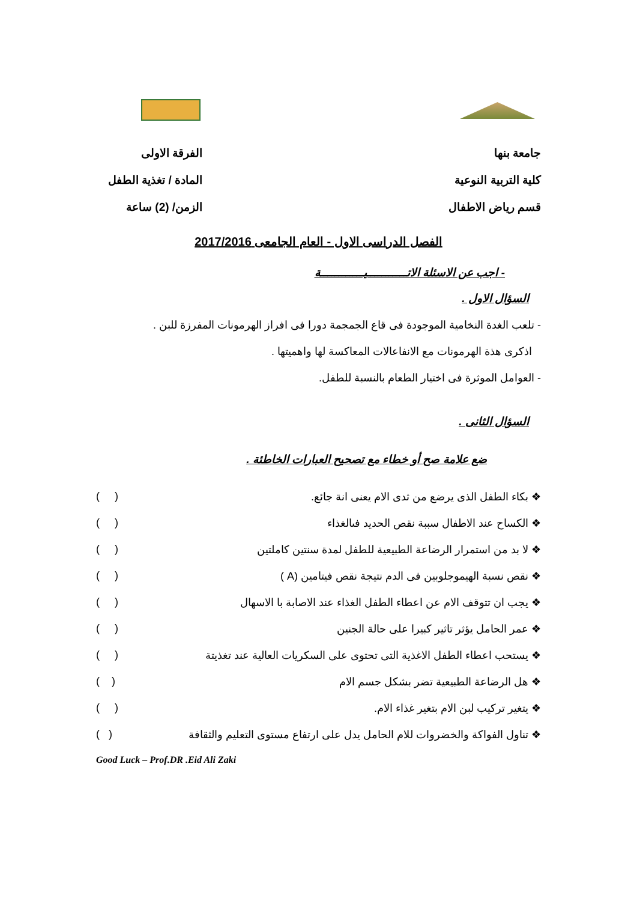جامعة بنها
كلية التربية النوعية
قسم رياض الاطفال
الفرقة الاولى
المادة / تغذية الطفل
الزمن/ (2) ساعة
الفصل الدراسى الاول - العام الجامعى 2017/2016
- اجب عن الاسئلة الاتـــــــــــيــــــــــــة
السؤال الاول .
- تلعب الغدة النخامية الموجودة فى قاع الجمجمة دورا فى افراز الهرمونات المفرزة للبن .
اذكرى هذة الهرمونات مع الانفاعالات المعاكسة لها واهميتها .
- العوامل الموثرة فى اختيار الطعام بالنسبة للطفل.
السؤال الثانى .
ضع علامة صح أو خطاء مع تصحيح العبارات الخاطئة .
❖ بكاء الطفل الذى يرضع من ثدى الام يعنى انة جائع. ( )
❖ الكساح عند الاطفال سببة نقص الحديد فىالغذاء ( )
❖ لا بد من استمرار الرضاعة الطبيعية للطفل لمدة سنتين كاملتين ( )
❖ نقص نسبة الهيموجلوبين فى الدم نتيجة نقص فيتامين (A ) ( )
❖ يجب ان تتوقف الام عن اعطاء الطفل الغذاء عند الاصابة با الاسهال ( )
❖ عمر الحامل يؤثر تاثير كبيرا على حالة الجنين ( )
❖ يستحب اعطاء الطفل الاغذية التى تحتوى على السكريات العالية عند تغذيتة ( )
❖ هل الرضاعة الطبيعية تضر بشكل جسم الام ( )
❖ يتغير تركيب لبن الام بتغير غذاء الام. ( )
❖ تناول الفواكة والخضروات للام الحامل يدل على ارتفاع مستوى التعليم والثقافة ( )
Good Luck – Prof.DR .Eid Ali Zaki